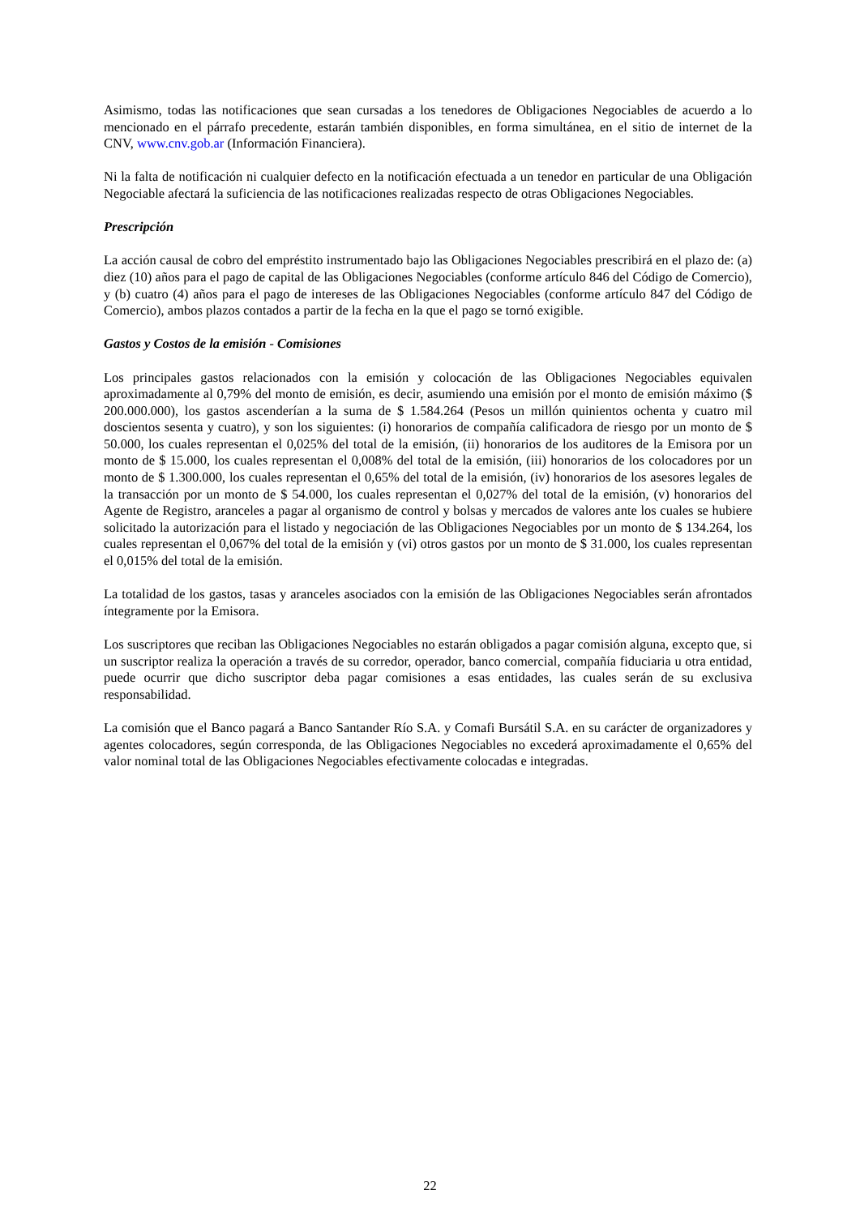Asimismo, todas las notificaciones que sean cursadas a los tenedores de Obligaciones Negociables de acuerdo a lo mencionado en el párrafo precedente, estarán también disponibles, en forma simultánea, en el sitio de internet de la CNV, www.cnv.gob.ar (Información Financiera).
Ni la falta de notificación ni cualquier defecto en la notificación efectuada a un tenedor en particular de una Obligación Negociable afectará la suficiencia de las notificaciones realizadas respecto de otras Obligaciones Negociables.
Prescripción
La acción causal de cobro del empréstito instrumentado bajo las Obligaciones Negociables prescribirá en el plazo de: (a) diez (10) años para el pago de capital de las Obligaciones Negociables (conforme artículo 846 del Código de Comercio), y (b) cuatro (4) años para el pago de intereses de las Obligaciones Negociables (conforme artículo 847 del Código de Comercio), ambos plazos contados a partir de la fecha en la que el pago se tornó exigible.
Gastos y Costos de la emisión - Comisiones
Los principales gastos relacionados con la emisión y colocación de las Obligaciones Negociables equivalen aproximadamente al 0,79% del monto de emisión, es decir, asumiendo una emisión por el monto de emisión máximo ($ 200.000.000), los gastos ascenderían a la suma de $ 1.584.264 (Pesos un millón quinientos ochenta y cuatro mil doscientos sesenta y cuatro), y son los siguientes: (i) honorarios de compañía calificadora de riesgo por un monto de $ 50.000, los cuales representan el 0,025% del total de la emisión, (ii) honorarios de los auditores de la Emisora por un monto de $ 15.000, los cuales representan el 0,008% del total de la emisión, (iii) honorarios de los colocadores por un monto de $ 1.300.000, los cuales representan el 0,65% del total de la emisión, (iv) honorarios de los asesores legales de la transacción por un monto de $ 54.000, los cuales representan el 0,027% del total de la emisión, (v) honorarios del Agente de Registro, aranceles a pagar al organismo de control y bolsas y mercados de valores ante los cuales se hubiere solicitado la autorización para el listado y negociación de las Obligaciones Negociables por un monto de $ 134.264, los cuales representan el 0,067% del total de la emisión y (vi) otros gastos por un monto de $ 31.000, los cuales representan el 0,015% del total de la emisión.
La totalidad de los gastos, tasas y aranceles asociados con la emisión de las Obligaciones Negociables serán afrontados íntegramente por la Emisora.
Los suscriptores que reciban las Obligaciones Negociables no estarán obligados a pagar comisión alguna, excepto que, si un suscriptor realiza la operación a través de su corredor, operador, banco comercial, compañía fiduciaria u otra entidad, puede ocurrir que dicho suscriptor deba pagar comisiones a esas entidades, las cuales serán de su exclusiva responsabilidad.
La comisión que el Banco pagará a Banco Santander Río S.A. y Comafi Bursátil S.A. en su carácter de organizadores y agentes colocadores, según corresponda, de las Obligaciones Negociables no excederá aproximadamente el 0,65% del valor nominal total de las Obligaciones Negociables efectivamente colocadas e integradas.
22